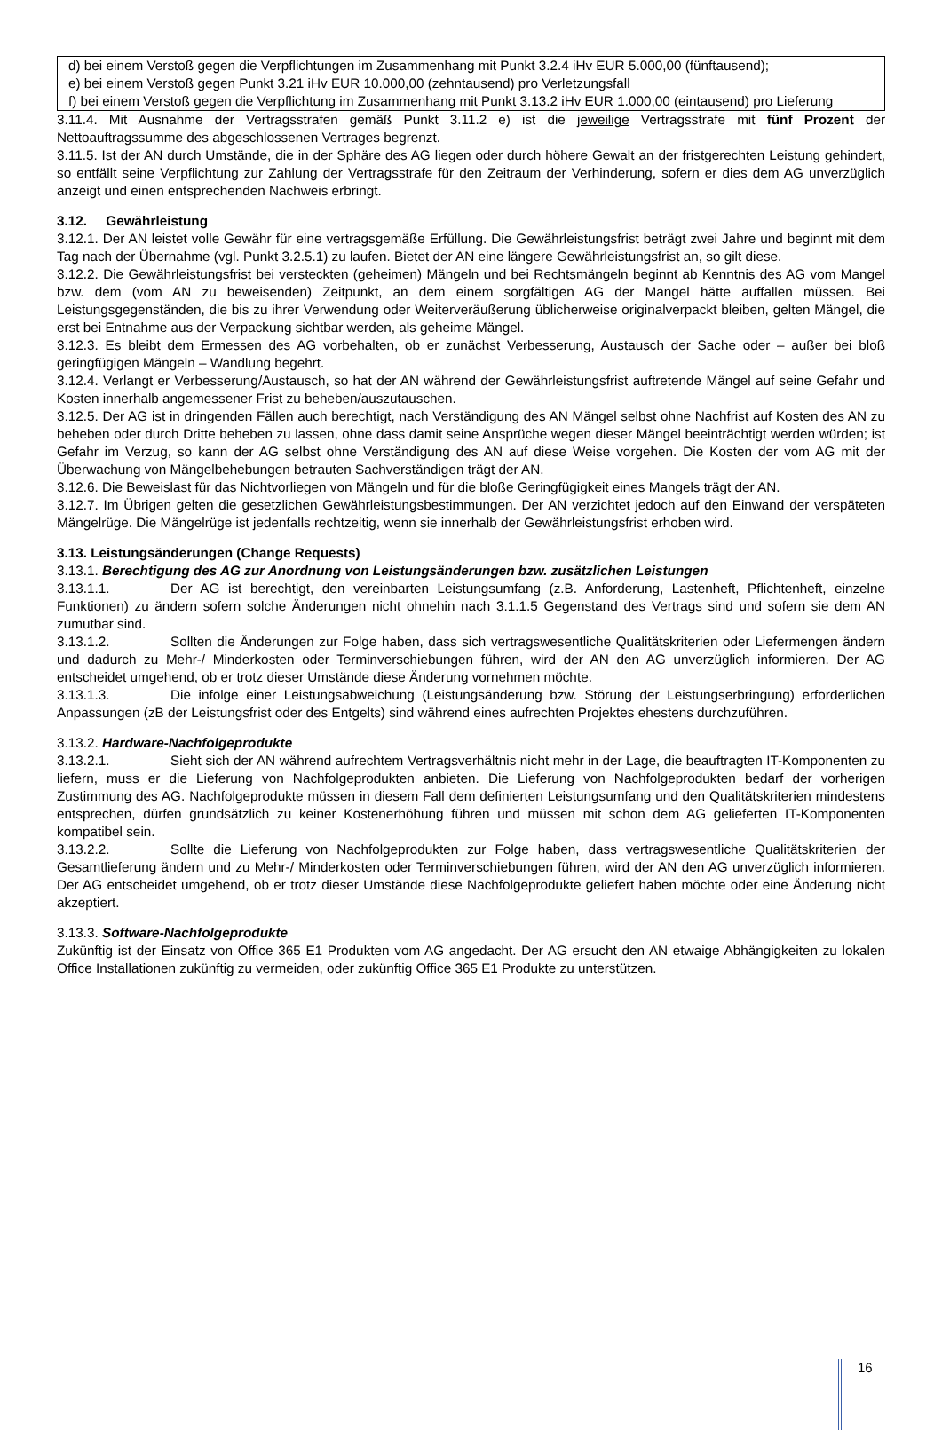d) bei einem Verstoß gegen die Verpflichtungen im Zusammenhang mit Punkt 3.2.4 iHv EUR 5.000,00 (fünftausend);
e) bei einem Verstoß gegen Punkt 3.21 iHv EUR 10.000,00 (zehntausend) pro Verletzungsfall
f) bei einem Verstoß gegen die Verpflichtung im Zusammenhang mit Punkt 3.13.2 iHv EUR 1.000,00 (eintausend) pro Lieferung
3.11.4. Mit Ausnahme der Vertragsstrafen gemäß Punkt 3.11.2 e) ist die jeweilige Vertragsstrafe mit fünf Prozent der Nettoauftragssumme des abgeschlossenen Vertrages begrenzt.
3.11.5. Ist der AN durch Umstände, die in der Sphäre des AG liegen oder durch höhere Gewalt an der fristgerechten Leistung gehindert, so entfällt seine Verpflichtung zur Zahlung der Vertragsstrafe für den Zeitraum der Verhinderung, sofern er dies dem AG unverzüglich anzeigt und einen entsprechenden Nachweis erbringt.
3.12. Gewährleistung
3.12.1. Der AN leistet volle Gewähr für eine vertragsgemäße Erfüllung. Die Gewährleistungsfrist beträgt zwei Jahre und beginnt mit dem Tag nach der Übernahme (vgl. Punkt 3.2.5.1) zu laufen. Bietet der AN eine längere Gewährleistungsfrist an, so gilt diese.
3.12.2. Die Gewährleistungsfrist bei versteckten (geheimen) Mängeln und bei Rechtsmängeln beginnt ab Kenntnis des AG vom Mangel bzw. dem (vom AN zu beweisenden) Zeitpunkt, an dem einem sorgfältigen AG der Mangel hätte auffallen müssen. Bei Leistungsgegenständen, die bis zu ihrer Verwendung oder Weiterveräußerung üblicherweise originalverpackt bleiben, gelten Mängel, die erst bei Entnahme aus der Verpackung sichtbar werden, als geheime Mängel.
3.12.3. Es bleibt dem Ermessen des AG vorbehalten, ob er zunächst Verbesserung, Austausch der Sache oder – außer bei bloß geringfügigen Mängeln – Wandlung begehrt.
3.12.4. Verlangt er Verbesserung/Austausch, so hat der AN während der Gewährleistungsfrist auftretende Mängel auf seine Gefahr und Kosten innerhalb angemessener Frist zu beheben/auszutauschen.
3.12.5. Der AG ist in dringenden Fällen auch berechtigt, nach Verständigung des AN Mängel selbst ohne Nachfrist auf Kosten des AN zu beheben oder durch Dritte beheben zu lassen, ohne dass damit seine Ansprüche wegen dieser Mängel beeinträchtigt werden würden; ist Gefahr im Verzug, so kann der AG selbst ohne Verständigung des AN auf diese Weise vorgehen. Die Kosten der vom AG mit der Überwachung von Mängelbehebungen betrauten Sachverständigen trägt der AN.
3.12.6. Die Beweislast für das Nichtvorliegen von Mängeln und für die bloße Geringfügigkeit eines Mangels trägt der AN.
3.12.7. Im Übrigen gelten die gesetzlichen Gewährleistungsbestimmungen. Der AN verzichtet jedoch auf den Einwand der verspäteten Mängelrüge. Die Mängelrüge ist jedenfalls rechtzeitig, wenn sie innerhalb der Gewährleistungsfrist erhoben wird.
3.13. Leistungsänderungen (Change Requests)
3.13.1. Berechtigung des AG zur Anordnung von Leistungsänderungen bzw. zusätzlichen Leistungen
3.13.1.1. Der AG ist berechtigt, den vereinbarten Leistungsumfang (z.B. Anforderung, Lastenheft, Pflichtenheft, einzelne Funktionen) zu ändern sofern solche Änderungen nicht ohnehin nach 3.1.1.5 Gegenstand des Vertrags sind und sofern sie dem AN zumutbar sind.
3.13.1.2. Sollten die Änderungen zur Folge haben, dass sich vertragswesentliche Qualitätskriterien oder Liefermengen ändern und dadurch zu Mehr-/ Minderkosten oder Terminverschiebungen führen, wird der AN den AG unverzüglich informieren. Der AG entscheidet umgehend, ob er trotz dieser Umstände diese Änderung vornehmen möchte.
3.13.1.3. Die infolge einer Leistungsabweichung (Leistungsänderung bzw. Störung der Leistungserbringung) erforderlichen Anpassungen (zB der Leistungsfrist oder des Entgelts) sind während eines aufrechten Projektes ehestens durchzuführen.
3.13.2. Hardware-Nachfolgeprodukte
3.13.2.1. Sieht sich der AN während aufrechtem Vertragsverhältnis nicht mehr in der Lage, die beauftragten IT-Komponenten zu liefern, muss er die Lieferung von Nachfolgeprodukten anbieten. Die Lieferung von Nachfolgeprodukten bedarf der vorherigen Zustimmung des AG. Nachfolgeprodukte müssen in diesem Fall dem definierten Leistungsumfang und den Qualitätskriterien mindestens entsprechen, dürfen grundsätzlich zu keiner Kostenerhöhung führen und müssen mit schon dem AG gelieferten IT-Komponenten kompatibel sein.
3.13.2.2. Sollte die Lieferung von Nachfolgeprodukten zur Folge haben, dass vertragswesentliche Qualitätskriterien der Gesamtlieferung ändern und zu Mehr-/ Minderkosten oder Terminverschiebungen führen, wird der AN den AG unverzüglich informieren. Der AG entscheidet umgehend, ob er trotz dieser Umstände diese Nachfolgeprodukte geliefert haben möchte oder eine Änderung nicht akzeptiert.
3.13.3. Software-Nachfolgeprodukte
Zukünftig ist der Einsatz von Office 365 E1 Produkten vom AG angedacht. Der AG ersucht den AN etwaige Abhängigkeiten zu lokalen Office Installationen zukünftig zu vermeiden, oder zukünftig Office 365 E1 Produkte zu unterstützen.
16